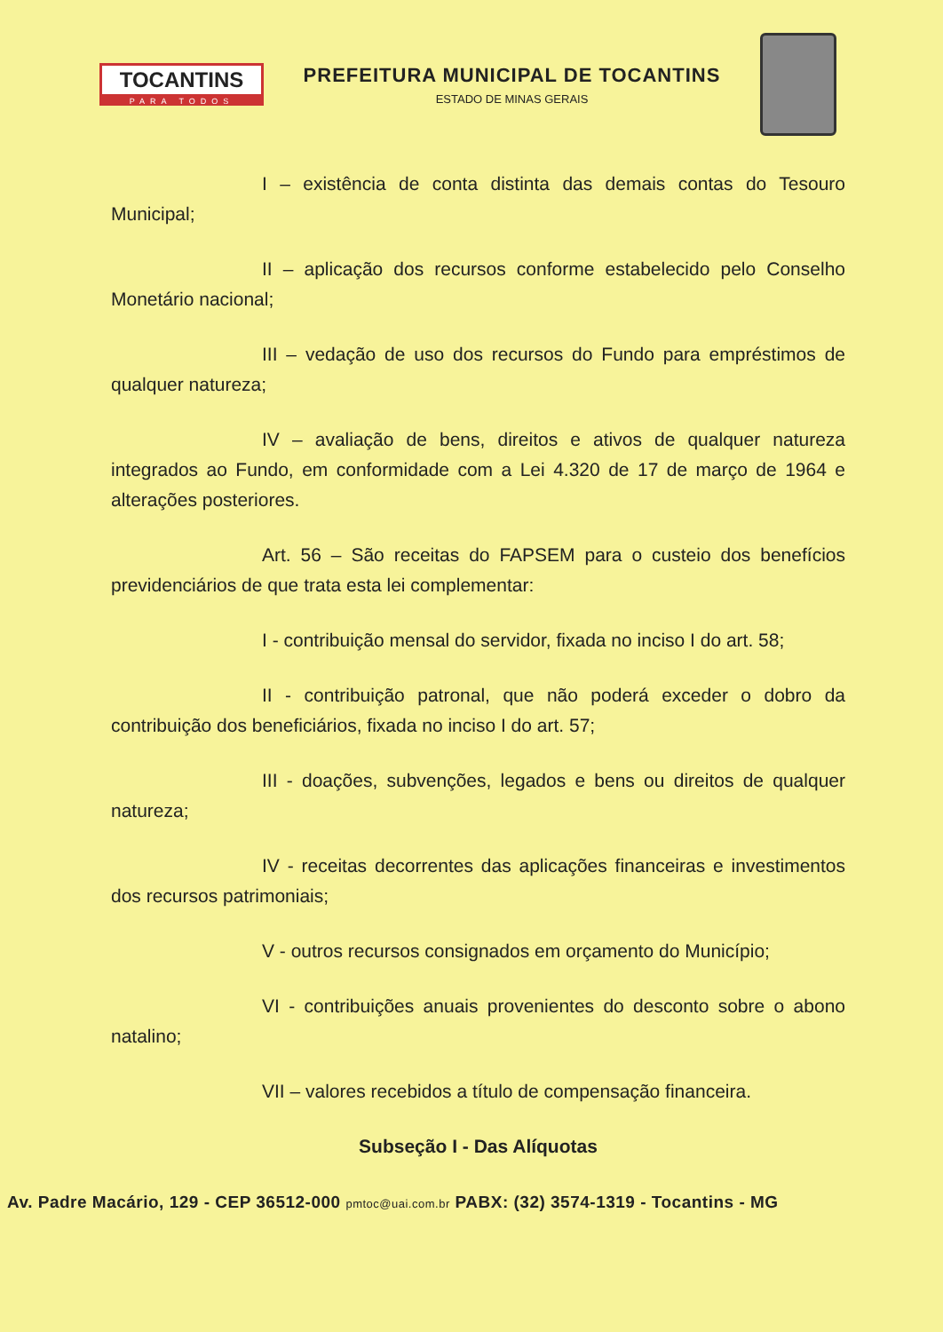TOCANTINS
PARA TODOS
PREFEITURA MUNICIPAL DE TOCANTINS
ESTADO DE MINAS GERAIS
I – existência de conta distinta das demais contas do Tesouro Municipal;
II – aplicação dos recursos conforme estabelecido pelo Conselho Monetário nacional;
III – vedação de uso dos recursos do Fundo para empréstimos de qualquer natureza;
IV – avaliação de bens, direitos e ativos de qualquer natureza integrados ao Fundo, em conformidade com a Lei 4.320 de 17 de março de 1964 e alterações posteriores.
Art. 56 – São receitas do FAPSEM para o custeio dos benefícios previdenciários de que trata esta lei complementar:
I - contribuição mensal do servidor, fixada no inciso I do art. 58;
II - contribuição patronal, que não poderá exceder o dobro da contribuição dos beneficiários, fixada no inciso I do art. 57;
III - doações, subvenções, legados e bens ou direitos de qualquer natureza;
IV - receitas decorrentes das aplicações financeiras e investimentos dos recursos patrimoniais;
V - outros recursos consignados em orçamento do Município;
VI - contribuições anuais provenientes do desconto sobre o abono natalino;
VII – valores recebidos a título de compensação financeira.
Subseção I - Das Alíquotas
Av. Padre Macário, 129 - CEP 36512-000 pmtoc@uai.com.br PABX: (32) 3574-1319 - Tocantins - MG